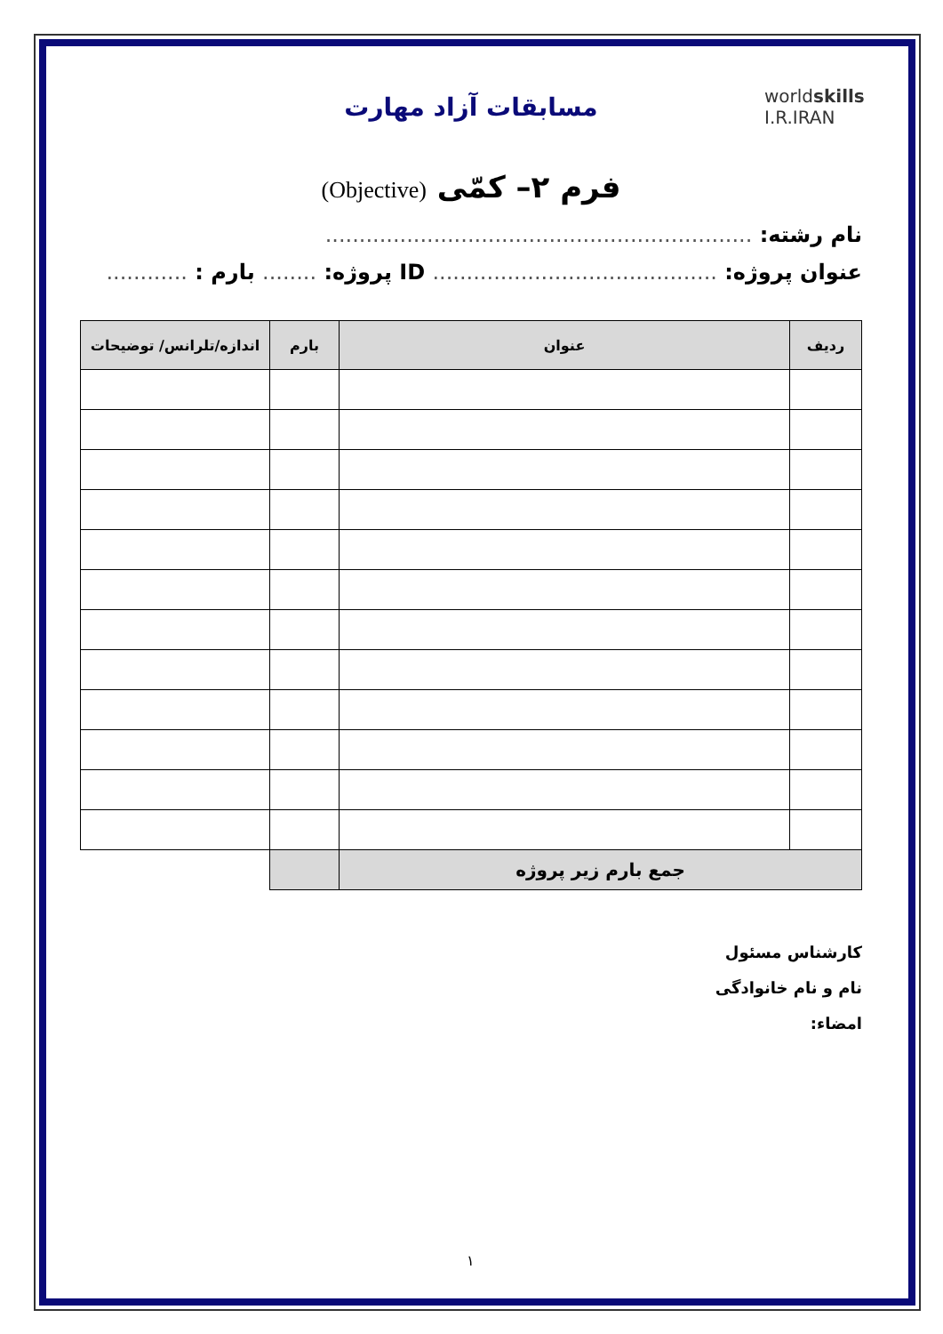worldskills
I.R.IRAN
مسابقات آزاد مهارت
فرم ۲– کمّی (Objective)
نام رشته: ...............................................................
عنوان پروژه: .......................................... ID پروژه: ........ بارم : ............
| ردیف | عنوان | بارم | اندازه/تلرانس/ توضیحات |
| --- | --- | --- | --- |
| جمع بارم زیر پروژه | | | |
کارشناس مسئول
نام و نام خانوادگی
امضاء:
۱